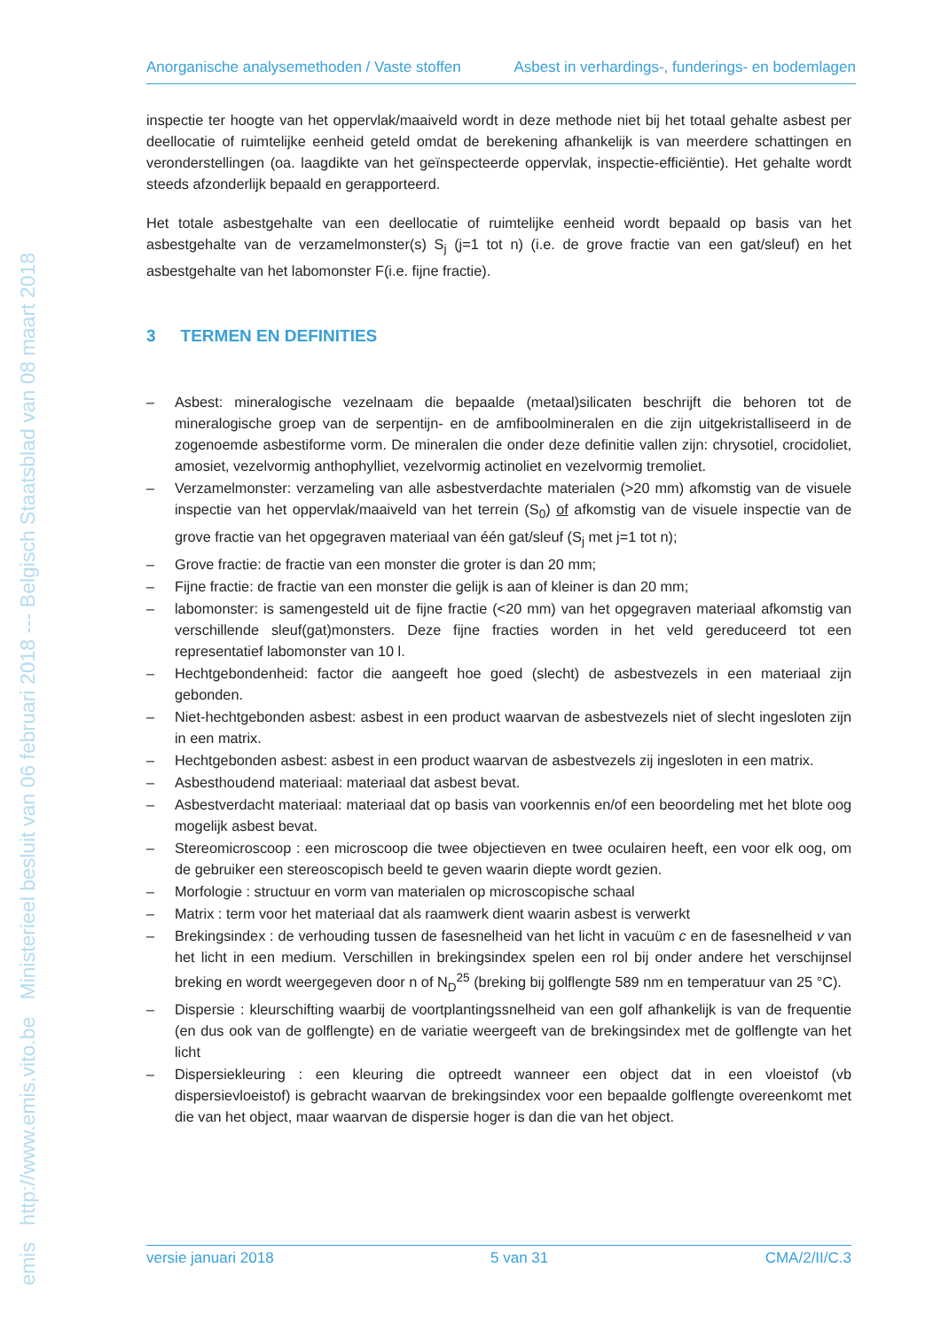emis http://www.emis.vito.be Ministerieel besluit van 06 februari 2018 --- Belgisch Staatsblad van 08 maart 2018
Anorganische analysemethoden / Vaste stoffen Asbest in verhardings-, funderings- en bodemlagen
inspectie ter hoogte van het oppervlak/maaiveld wordt in deze methode niet bij het totaal gehalte asbest per deellocatie of ruimtelijke eenheid geteld omdat de berekening afhankelijk is van meerdere schattingen en veronderstellingen (oa. laagdikte van het geïnspecteerde oppervlak, inspectie-efficiëntie). Het gehalte wordt steeds afzonderlijk bepaald en gerapporteerd.
Het totale asbestgehalte van een deellocatie of ruimtelijke eenheid wordt bepaald op basis van het asbestgehalte van de verzamelmonster(s) S<sub>j</sub> (j=1 tot n) (i.e. de grove fractie van een gat/sleuf) en het asbestgehalte van het labomonster F(i.e. fijne fractie).
3 TERMEN EN DEFINITIES
– Asbest: mineralogische vezelnaam die bepaalde (metaal)silicaten beschrijft die behoren tot de mineralogische groep van de serpentijn- en de amfiboolmineralen en die zijn uitgekristalliseerd in de zogenoemde asbestiforme vorm. De mineralen die onder deze definitie vallen zijn: chrysotiel, crocidoliet, amosiet, vezelvormig anthophylliet, vezelvormig actinoliet en vezelvormig tremoliet.
– Verzamelmonster: verzameling van alle asbestverdachte materialen (>20 mm) afkomstig van de visuele inspectie van het oppervlak/maaiveld van het terrein (S<sub>0</sub>) of afkomstig van de visuele inspectie van de grove fractie van het opgegraven materiaal van één gat/sleuf (S<sub>j</sub> met j=1 tot n);
– Grove fractie: de fractie van een monster die groter is dan 20 mm;
– Fijne fractie: de fractie van een monster die gelijk is aan of kleiner is dan 20 mm;
– labomonster: is samengesteld uit de fijne fractie (<20 mm) van het opgegraven materiaal afkomstig van verschillende sleuf(gat)monsters. Deze fijne fracties worden in het veld gereduceerd tot een representatief labomonster van 10 l.
– Hechtgebondenheid: factor die aangeeft hoe goed (slecht) de asbestvezels in een materiaal zijn gebonden.
– Niet-hechtgebonden asbest: asbest in een product waarvan de asbestvezels niet of slecht ingesloten zijn in een matrix.
– Hechtgebonden asbest: asbest in een product waarvan de asbestvezels zij ingesloten in een matrix.
– Asbesthoudend materiaal: materiaal dat asbest bevat.
– Asbestverdacht materiaal: materiaal dat op basis van voorkennis en/of een beoordeling met het blote oog mogelijk asbest bevat.
– Stereomicroscoop : een microscoop die twee objectieven en twee oculairen heeft, een voor elk oog, om de gebruiker een stereoscopisch beeld te geven waarin diepte wordt gezien.
– Morfologie : structuur en vorm van materialen op microscopische schaal
– Matrix : term voor het materiaal dat als raamwerk dient waarin asbest is verwerkt
– Brekingsindex : de verhouding tussen de fasesnelheid van het licht in vacuüm c en de fasesnelheid v van het licht in een medium. Verschillen in brekingsindex spelen een rol bij onder andere het verschijnsel breking en wordt weergegeven door n of N<sub>D</sub><sup>25</sup> (breking bij golflengte 589 nm en temperatuur van 25 °C).
– Dispersie : kleurschifting waarbij de voortplantingssnelheid van een golf afhankelijk is van de frequentie (en dus ook van de golflengte) en de variatie weergeeft van de brekingsindex met de golflengte van het licht
– Dispersiekleuring : een kleuring die optreedt wanneer een object dat in een vloeistof (vb dispersievloeistof) is gebracht waarvan de brekingsindex voor een bepaalde golflengte overeenkomt met die van het object, maar waarvan de dispersie hoger is dan die van het object.
versie januari 2018 5 van 31 CMA/2/II/C.3